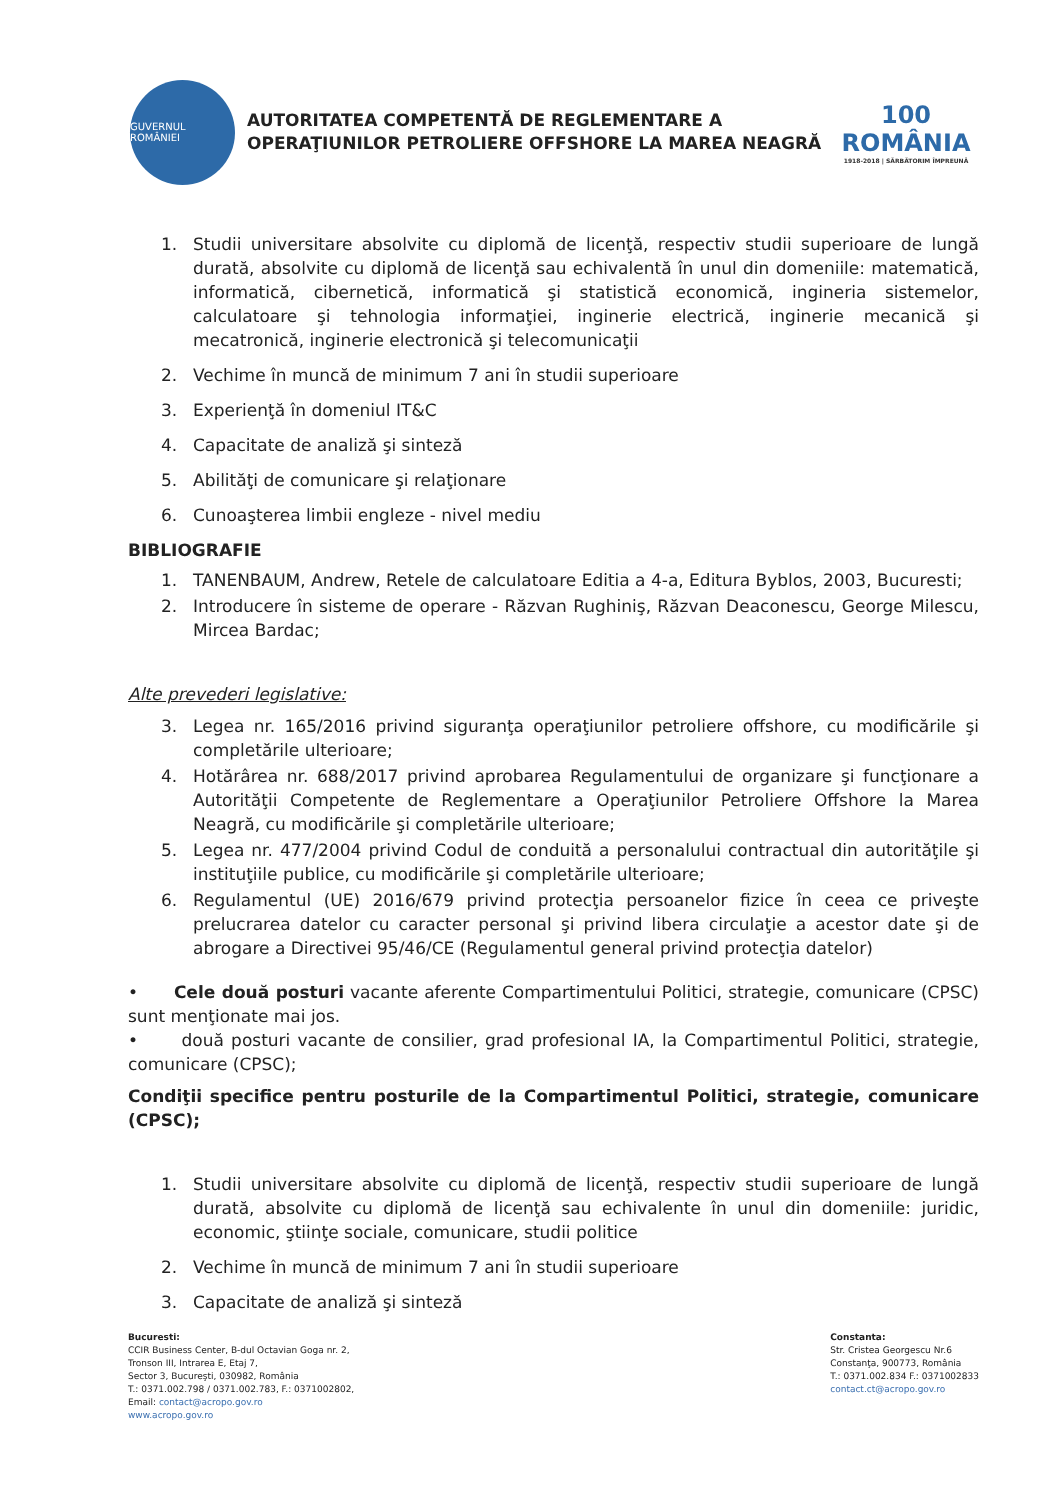GUVERNUL ROMÂNIEI
AUTORITATEA COMPETENTĂ DE REGLEMENTARE A
OPERAŢIUNILOR PETROLIERE OFFSHORE LA MAREA NEAGRĂ
100
ROMÂNIA
1918-2018 | SĂRBĂTORIM ÎMPREUNĂ
1. Studii universitare absolvite cu diplomă de licenţă, respectiv studii superioare de lungă durată, absolvite cu diplomă de licenţă sau echivalentă în unul din domeniile: matematică, informatică, cibernetică, informatică şi statistică economică, ingineria sistemelor, calculatoare şi tehnologia informaţiei, inginerie electrică, inginerie mecanică şi mecatronică, inginerie electronică şi telecomunicaţii
2. Vechime în muncă de minimum 7 ani în studii superioare
3. Experienţă în domeniul IT&C
4. Capacitate de analiză şi sinteză
5. Abilităţi de comunicare şi relaţionare
6. Cunoaşterea limbii engleze - nivel mediu
BIBLIOGRAFIE
1. TANENBAUM, Andrew, Retele de calculatoare Editia a 4-a, Editura Byblos, 2003, Bucuresti;
2. Introducere în sisteme de operare - Răzvan Rughiniş, Răzvan Deaconescu, George Milescu, Mircea Bardac;
Alte prevederi legislative:
3. Legea nr. 165/2016 privind siguranţa operaţiunilor petroliere offshore, cu modificările şi completările ulterioare;
4. Hotărârea nr. 688/2017 privind aprobarea Regulamentului de organizare şi funcţionare a Autorităţii Competente de Reglementare a Operaţiunilor Petroliere Offshore la Marea Neagră, cu modificările şi completările ulterioare;
5. Legea nr. 477/2004 privind Codul de conduită a personalului contractual din autorităţile şi instituţiile publice, cu modificările şi completările ulterioare;
6. Regulamentul (UE) 2016/679 privind protecţia persoanelor fizice în ceea ce priveşte prelucrarea datelor cu caracter personal şi privind libera circulaţie a acestor date şi de abrogare a Directivei 95/46/CE (Regulamentul general privind protecţia datelor)
• Cele două posturi vacante aferente Compartimentului Politici, strategie, comunicare (CPSC) sunt menţionate mai jos.
• două posturi vacante de consilier, grad profesional IA, la Compartimentul Politici, strategie, comunicare (CPSC);
Condiţii specifice pentru posturile de la Compartimentul Politici, strategie, comunicare (CPSC);
1. Studii universitare absolvite cu diplomă de licenţă, respectiv studii superioare de lungă durată, absolvite cu diplomă de licenţă sau echivalente în unul din domeniile: juridic, economic, ştiinţe sociale, comunicare, studii politice
2. Vechime în muncă de minimum 7 ani în studii superioare
3. Capacitate de analiză şi sinteză
Bucuresti:
CCIR Business Center, B-dul Octavian Goga nr. 2,
Tronson III, Intrarea E, Etaj 7,
Sector 3, Bucureşti, 030982, România
T.: 0371.002.798 / 0371.002.783, F.: 0371002802,
Email: contact@acropo.gov.ro
www.acropo.gov.ro
Constanta:
Str. Cristea Georgescu Nr.6
Constanţa, 900773, România
T.: 0371.002.834 F.: 0371002833
contact.ct@acropo.gov.ro